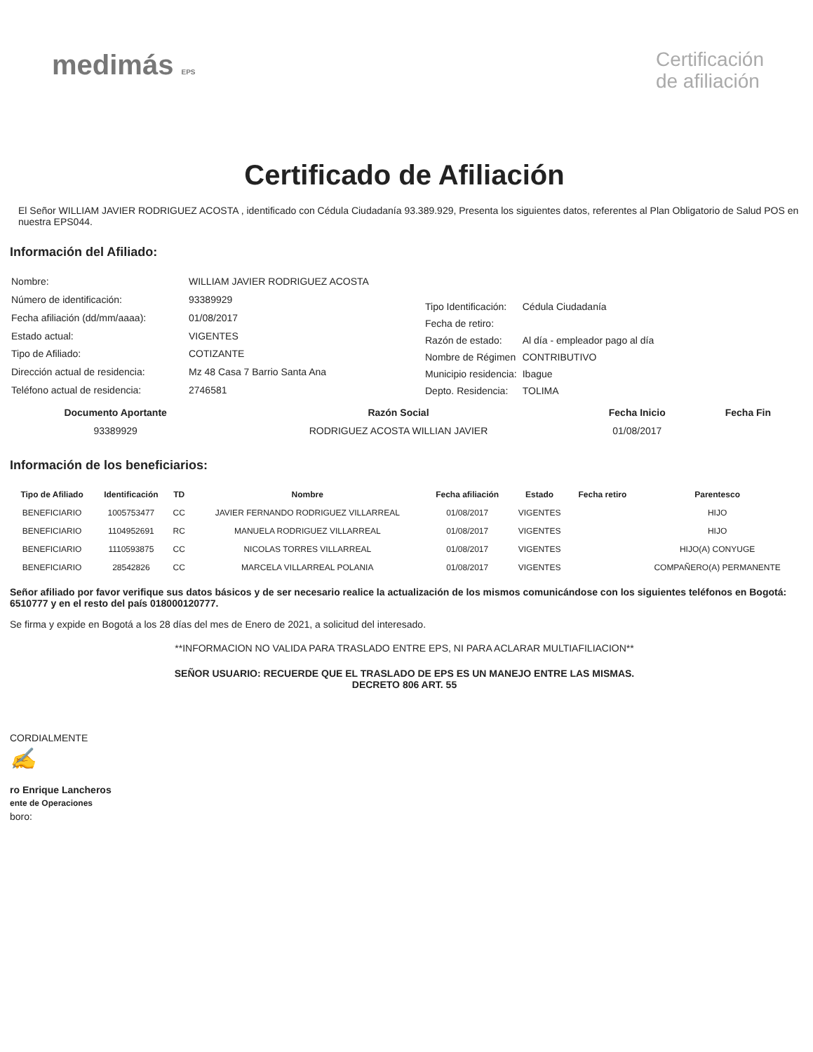medimás EPS
Certificación
de afiliación
Certificado de Afiliación
El Señor WILLIAM JAVIER RODRIGUEZ ACOSTA , identificado con Cédula Ciudadanía 93.389.929, Presenta los siguientes datos, referentes al Plan Obligatorio de Salud POS en nuestra EPS044.
Información del Afiliado:
| Nombre: | WILLIAM JAVIER RODRIGUEZ ACOSTA |
| Número de identificación: | 93389929 |
| Fecha afiliación (dd/mm/aaaa): | 01/08/2017 |
| Estado actual: | VIGENTES |
| Tipo de Afiliado: | COTIZANTE |
| Dirección actual de residencia: | Mz 48 Casa 7 Barrio Santa Ana |
| Teléfono actual de residencia: | 2746581 |
| Tipo Identificación: | Cédula Ciudadanía |
| Fecha de retiro: | |
| Razón de estado: | Al día - empleador pago al día |
| Nombre de Régimen | CONTRIBUTIVO |
| Municipio residencia: | Ibague |
| Depto. Residencia: | TOLIMA |
| Documento Aportante | Razón Social | Fecha Inicio | Fecha Fin |
| --- | --- | --- | --- |
| 93389929 | RODRIGUEZ ACOSTA WILLIAN JAVIER | 01/08/2017 | |
Información de los beneficiarios:
| Tipo de Afiliado | Identificación | TD | Nombre | Fecha afiliación | Estado | Fecha retiro | Parentesco |
| --- | --- | --- | --- | --- | --- | --- | --- |
| BENEFICIARIO | 1005753477 | CC | JAVIER FERNANDO RODRIGUEZ VILLARREAL | 01/08/2017 | VIGENTES | | HIJO |
| BENEFICIARIO | 1104952691 | RC | MANUELA RODRIGUEZ VILLARREAL | 01/08/2017 | VIGENTES | | HIJO |
| BENEFICIARIO | 1110593875 | CC | NICOLAS TORRES VILLARREAL | 01/08/2017 | VIGENTES | | HIJO(A) CONYUGE |
| BENEFICIARIO | 28542826 | CC | MARCELA VILLARREAL POLANIA | 01/08/2017 | VIGENTES | | COMPAÑERO(A) PERMANENTE |
Señor afiliado por favor verifique sus datos básicos y de ser necesario realice la actualización de los mismos comunicándose con los siguientes teléfonos en Bogotá: 6510777 y en el resto del país 018000120777.
Se firma y expide en Bogotá a los 28 días del mes de Enero de 2021, a solicitud del interesado.
**INFORMACION NO VALIDA PARA TRASLADO ENTRE EPS, NI PARA ACLARAR MULTIAFILIACION**
SEÑOR USUARIO: RECUERDE QUE EL TRASLADO DE EPS ES UN MANEJO ENTRE LAS MISMAS.
DECRETO 806 ART. 55
CORDIALMENTE
✍
ro Enrique Lancheros
ente de Operaciones
boro: